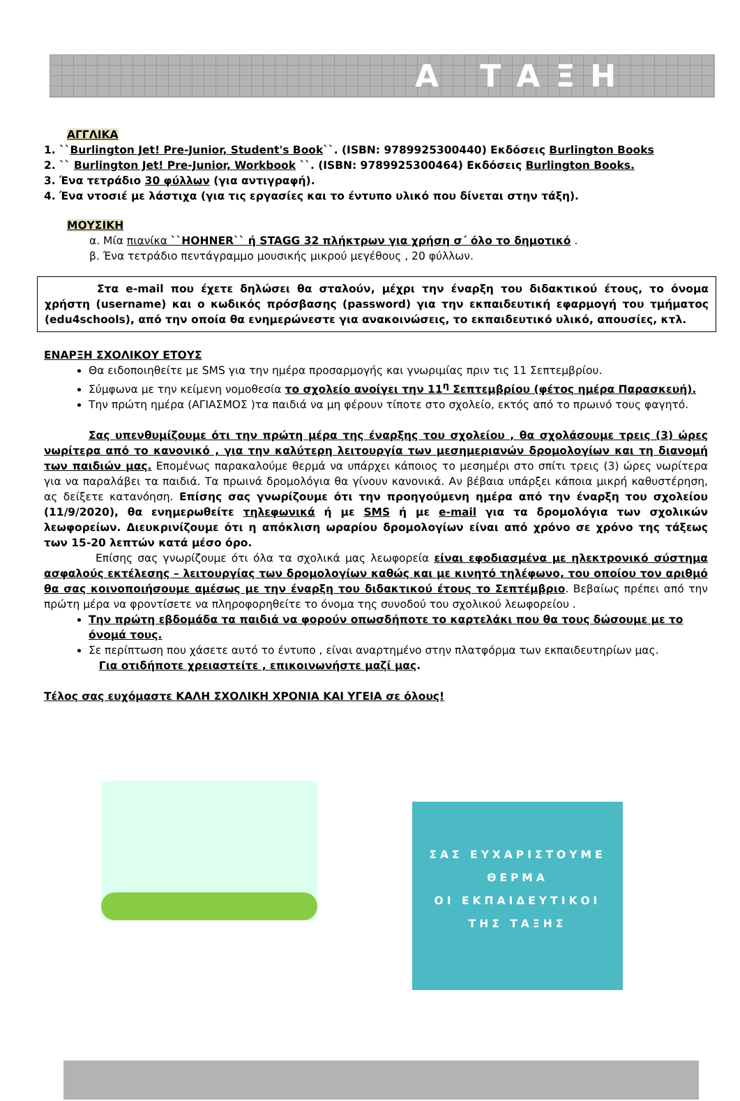Α ΤΑΞΗ
ΑΓΓΛΙΚΑ
1. ``Burlington Jet! Pre-Junior, Student's Book``. (ISBN: 9789925300440) Εκδόσεις Burlington Books
2. `` Burlington Jet! Pre-Junior, Workbook ``. (ISBN: 9789925300464) Εκδόσεις Burlington Books.
3. Ένα τετράδιο 30 φύλλων (για αντιγραφή).
4. Ένα ντοσιέ με λάστιχα (για τις εργασίες και το έντυπο υλικό που δίνεται στην τάξη).
ΜΟΥΣΙΚΗ
α. Μία πιανίκα ``HOHNER`` ή STAGG 32 πλήκτρων για χρήση σ΄ όλο το δημοτικό .
β. Ένα τετράδιο πεντάγραμμο μουσικής μικρού μεγέθους , 20 φύλλων.
Στα e-mail που έχετε δηλώσει θα σταλούν, μέχρι την έναρξη του διδακτικού έτους, το όνομα χρήστη (username) και ο κωδικός πρόσβασης (password) για την εκπαιδευτική εφαρμογή του τμήματος (edu4schools), από την οποία θα ενημερώνεστε για ανακοινώσεις, το εκπαιδευτικό υλικό, απουσίες, κτλ.
ΕΝΑΡΞΗ ΣΧΟΛΙΚΟΥ ΕΤΟΥΣ
Θα ειδοποιηθείτε με SMS για την ημέρα προσαρμογής και γνωριμίας πριν τις 11 Σεπτεμβρίου.
Σύμφωνα με την κείμενη νομοθεσία το σχολείο ανοίγει την 11<sup>η</sup> Σεπτεμβρίου (φέτος ημέρα Παρασκευή).
Την πρώτη ημέρα (ΑΓΙΑΣΜΟΣ )τα παιδιά να μη φέρουν τίποτε στο σχολείο, εκτός από το πρωινό τους φαγητό.
Σας υπενθυμίζουμε ότι την πρώτη μέρα της έναρξης του σχολείου , θα σχολάσουμε τρεις (3) ώρες νωρίτερα από το κανονικό , για την καλύτερη λειτουργία των μεσημεριανών δρομολογίων και τη διανομή των παιδιών μας. Επομένως παρακαλούμε θερμά να υπάρχει κάποιος το μεσημέρι στο σπίτι τρεις (3) ώρες νωρίτερα για να παραλάβει τα παιδιά. Τα πρωινά δρομολόγια θα γίνουν κανονικά. Αν βέβαια υπάρξει κάποια μικρή καθυστέρηση, ας δείξετε κατανόηση. Επίσης σας γνωρίζουμε ότι την προηγούμενη ημέρα από την έναρξη του σχολείου (11/9/2020), θα ενημερωθείτε τηλεφωνικά ή με SMS ή με e-mail για τα δρομολόγια των σχολικών λεωφορείων. Διευκρινίζουμε ότι η απόκλιση ωραρίου δρομολογίων είναι από χρόνο σε χρόνο της τάξεως των 15-20 λεπτών κατά μέσο όρο.
Επίσης σας γνωρίζουμε ότι όλα τα σχολικά μας λεωφορεία είναι εφοδιασμένα με ηλεκτρονικό σύστημα ασφαλούς εκτέλεσης – λειτουργίας των δρομολογίων καθώς και με κινητό τηλέφωνο, του οποίου τον αριθμό θα σας κοινοποιήσουμε αμέσως με την έναρξη του διδακτικού έτους το Σεπτέμβριο. Βεβαίως πρέπει από την πρώτη μέρα να φροντίσετε να πληροφορηθείτε το όνομα της συνοδού του σχολικού λεωφορείου .
Την πρώτη εβδομάδα τα παιδιά να φορούν οπωσδήποτε το καρτελάκι που θα τους δώσουμε με το όνομά τους.
Σε περίπτωση που χάσετε αυτό το έντυπο , είναι αναρτημένο στην πλατφόρμα των εκπαιδευτηρίων μας.
Για οτιδήποτε χρειαστείτε , επικοινωνήστε μαζί μας.
Τέλος σας ευχόμαστε ΚΑΛΗ ΣΧΟΛΙΚΗ ΧΡΟΝΙΑ ΚΑΙ ΥΓΕΙΑ σε όλους!
ΣΑΣ ΕΥΧΑΡΙΣΤΟΥΜΕ
ΘΕΡΜΑ
ΟΙ ΕΚΠΑΙΔΕΥΤΙΚΟΙ
ΤΗΣ ΤΑΞΗΣ